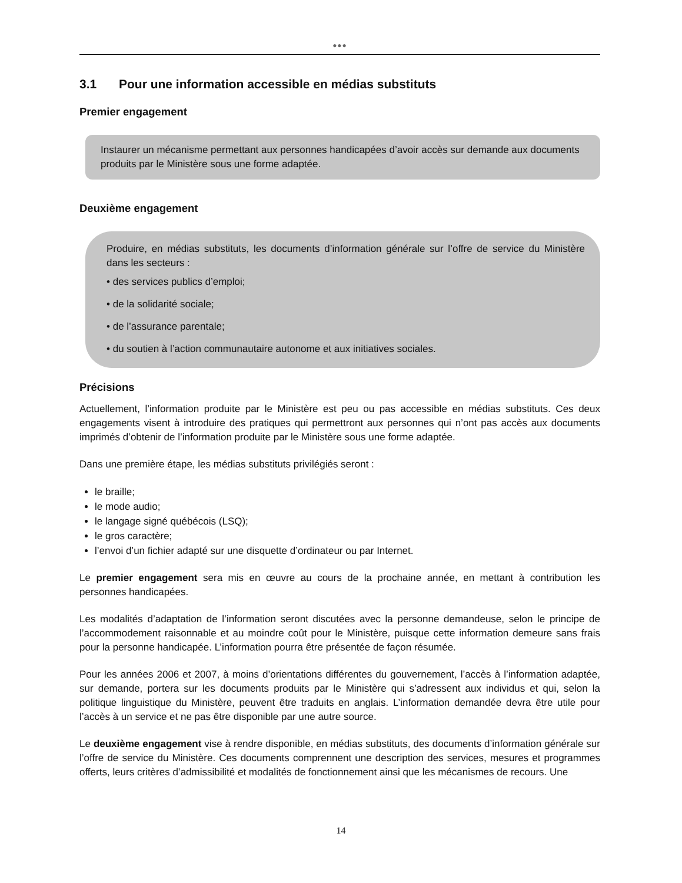●●●
3.1 Pour une information accessible en médias substituts
Premier engagement
Instaurer un mécanisme permettant aux personnes handicapées d’avoir accès sur demande aux documents produits par le Ministère sous une forme adaptée.
Deuxième engagement
Produire, en médias substituts, les documents d’information générale sur l’offre de service du Ministère dans les secteurs :
• des services publics d’emploi;
• de la solidarité sociale;
• de l’assurance parentale;
• du soutien à l’action communautaire autonome et aux initiatives sociales.
Précisions
Actuellement, l’information produite par le Ministère est peu ou pas accessible en médias substituts. Ces deux engagements visent à introduire des pratiques qui permettront aux personnes qui n’ont pas accès aux documents imprimés d’obtenir de l’information produite par le Ministère sous une forme adaptée.
Dans une première étape, les médias substituts privilégiés seront :
le braille;
le mode audio;
le langage signé québécois (LSQ);
le gros caractère;
l’envoi d’un fichier adapté sur une disquette d’ordinateur ou par Internet.
Le premier engagement sera mis en œuvre au cours de la prochaine année, en mettant à contribution les personnes handicapées.
Les modalités d’adaptation de l’information seront discutées avec la personne demandeuse, selon le principe de l’accommodement raisonnable et au moindre coût pour le Ministère, puisque cette information demeure sans frais pour la personne handicapée. L’information pourra être présentée de façon résumée.
Pour les années 2006 et 2007, à moins d’orientations différentes du gouvernement, l’accès à l’information adaptée, sur demande, portera sur les documents produits par le Ministère qui s’adressent aux individus et qui, selon la politique linguistique du Ministère, peuvent être traduits en anglais. L’information demandée devra être utile pour l’accès à un service et ne pas être disponible par une autre source.
Le deuxième engagement vise à rendre disponible, en médias substituts, des documents d’information générale sur l’offre de service du Ministère. Ces documents comprennent une description des services, mesures et programmes offerts, leurs critères d’admissibilité et modalités de fonctionnement ainsi que les mécanismes de recours. Une
14